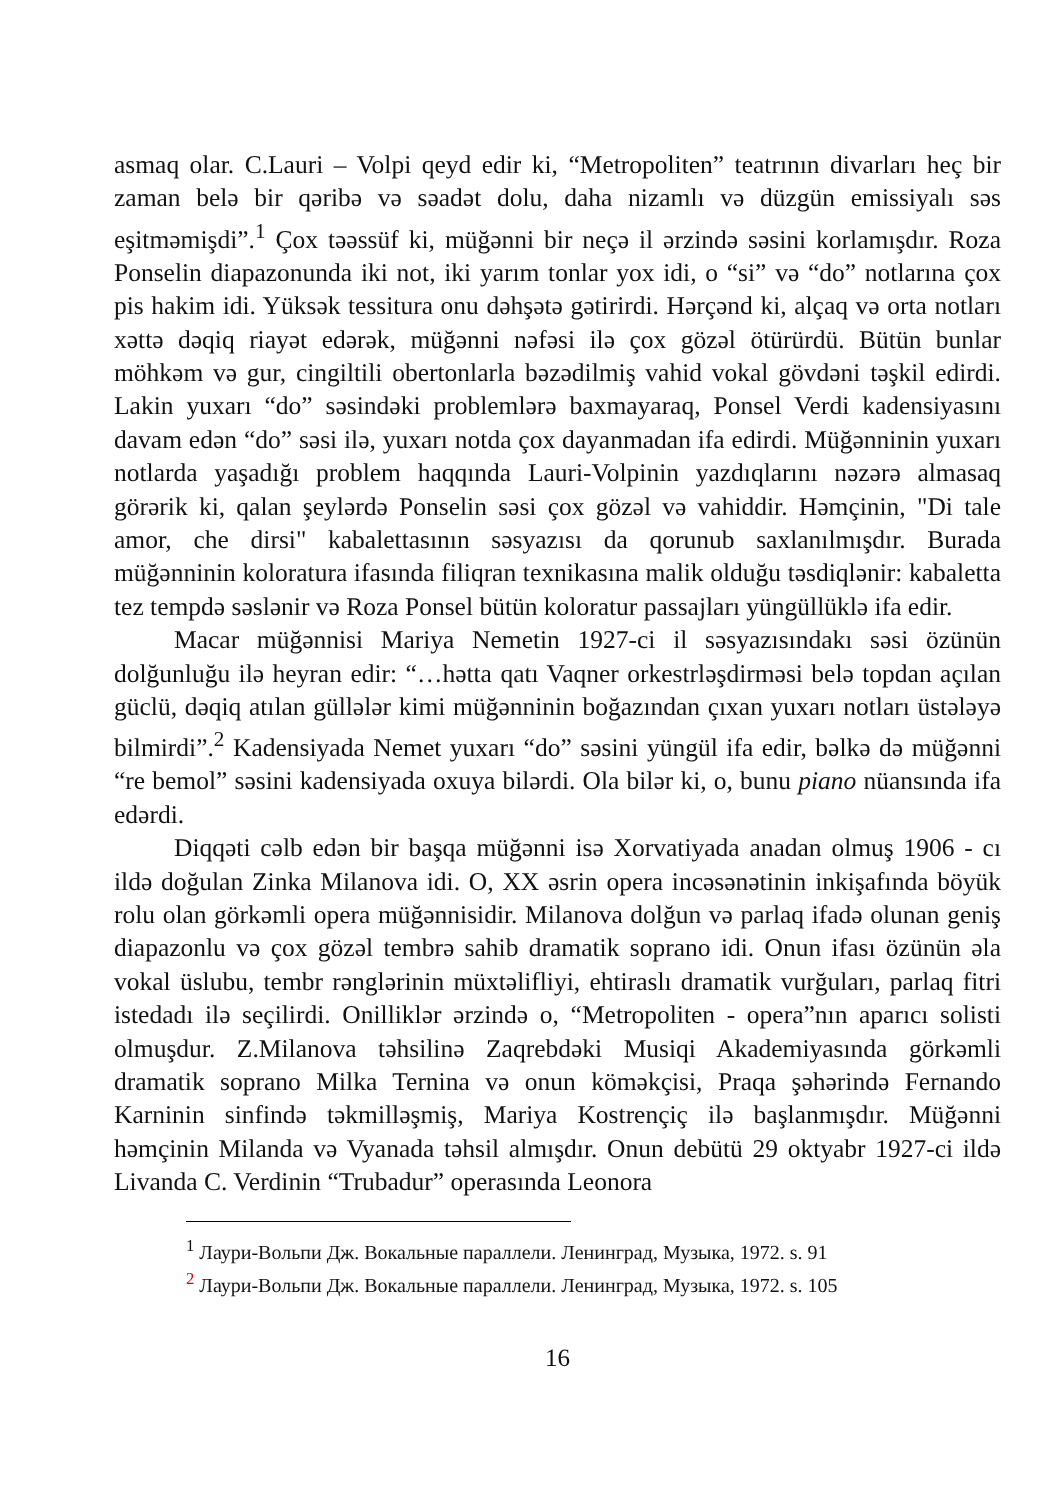asmaq olar. C.Lauri – Volpi qeyd edir ki, “Metropoliten” teatrının divarları heç bir zaman belə bir qəribə və səadət dolu, daha nizamlı və düzgün emissiyalı səs eşitməmişdi”.<sup>1</sup> Çox təəssüf ki, müğənni bir neçə il ərzində səsini korlamışdır. Roza Ponselin diapazonunda iki not, iki yarım tonlar yox idi, o “si” və “do” notlarına çox pis hakim idi. Yüksək tessitura onu dəhşətə gətirirdi. Hərçənd ki, alçaq və orta notları xəttə dəqiq riayət edərək, müğənni nəfəsi ilə çox gözəl ötürürdü. Bütün bunlar möhkəm və gur, cingiltili obertonlarla bəzədilmiş vahid vokal gövdəni təşkil edirdi. Lakin yuxarı “do” səsindəki problemlərə baxmayaraq, Ponsel Verdi kadensiyasını davam edən “do” səsi ilə, yuxarı notda çox dayanmadan ifa edirdi. Müğənninin yuxarı notlarda yaşadığı problem haqqında Lauri-Volpinin yazdıqlarını nəzərə almasaq görərik ki, qalan şeylərdə Ponselin səsi çox gözəl və vahiddir. Həmçinin, "Di tale amor, che dirsi" kabalettasının səsyazısı da qorunub saxlanılmışdır. Burada müğənninin koloratura ifasında filiqran texnikasına malik olduğu təsdiqlənir: kabaletta tez tempdə səslənir və Roza Ponsel bütün koloratur passajları yüngüllüklə ifa edir.
Macar müğənnisi Mariya Nemetin 1927-ci il səsyazısındakı səsi özünün dolğunluğu ilə heyran edir: “…hətta qatı Vaqner orkestrləşdirməsi belə topdan açılan güclü, dəqiq atılan güllələr kimi müğənninin boğazından çıxan yuxarı notları üstələyə bilmirdi”.<sup>2</sup> Kadensiyada Nemet yuxarı “do” səsini yüngül ifa edir, bəlkə də müğənni “re bemol” səsini kadensiyada oxuya bilərdi. Ola bilər ki, o, bunu piano nüansında ifa edərdi.
Diqqəti cəlb edən bir başqa müğənni isə Xorvatiyada anadan olmuş 1906 - cı ildə doğulan Zinka Milanova idi. O, XX əsrin opera incəsənətinin inkişafında böyük rolu olan görkəmli opera müğənnisidir. Milanova dolğun və parlaq ifadə olunan geniş diapazonlu və çox gözəl tembrə sahib dramatik soprano idi. Onun ifası özünün əla vokal üslubu, tembr rənglərinin müxtəlifliyi, ehtiraslı dramatik vurğuları, parlaq fitri istedadı ilə seçilirdi. Onilliklər ərzində o, “Metropoliten - opera”nın aparıcı solisti olmuşdur. Z.Milanova təhsilinə Zaqrebdəki Musiqi Akademiyasında görkəmli dramatik soprano Milka Ternina və onun köməkçisi, Praqa şəhərində Fernando Karninin sinfində təkmilləşmiş, Mariya Kostrençiç ilə başlanmışdır. Müğənni həmçinin Milanda və Vyanada təhsil almışdır. Onun debütü 29 oktyabr 1927-ci ildə Livanda C. Verdinin “Trubadur” operasında Leonora
<sup>1</sup> Лаури-Вольпи Дж. Вокальные параллели. Ленинград, Музыка, 1972. s. 91
<sup>2</sup> Лаури-Вольпи Дж. Вокальные параллели. Ленинград, Музыка, 1972. s. 105
16